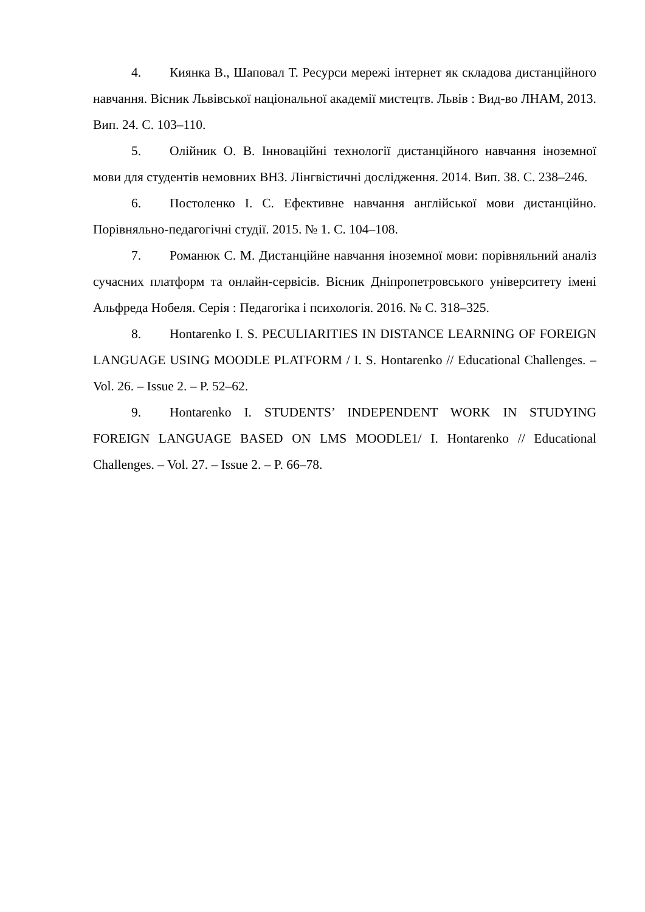4. Киянка В., Шаповал Т. Ресурси мережі інтернет як складова дистанційного навчання. Вісник Львівської національної академії мистецтв. Львів : Вид-во ЛНАМ, 2013. Вип. 24. С. 103–110.
5. Олійник О. В. Інноваційні технології дистанційного навчання іноземної мови для студентів немовних ВНЗ. Лінгвістичні дослідження. 2014. Вип. 38. С. 238–246.
6. Постоленко І. С. Ефективне навчання англійської мови дистанційно. Порівняльно-педагогічні студії. 2015. № 1. С. 104–108.
7. Романюк С. М. Дистанційне навчання іноземної мови: порівняльний аналіз сучасних платформ та онлайн-сервісів. Вісник Дніпропетровського університету імені Альфреда Нобеля. Серія : Педагогіка і психологія. 2016. № С. 318–325.
8. Hontarenko I. S. PECULIARITIES IN DISTANCE LEARNING OF FOREIGN LANGUAGE USING MOODLE PLATFORM / I. S. Hontarenko // Educational Challenges. – Vol. 26. – Issue 2. – P. 52–62.
9. Hontarenko I. STUDENTS’ INDEPENDENT WORK IN STUDYING FOREIGN LANGUAGE BASED ON LMS MOODLE1/ I. Hontarenko // Educational Challenges. – Vol. 27. – Issue 2. – P. 66–78.